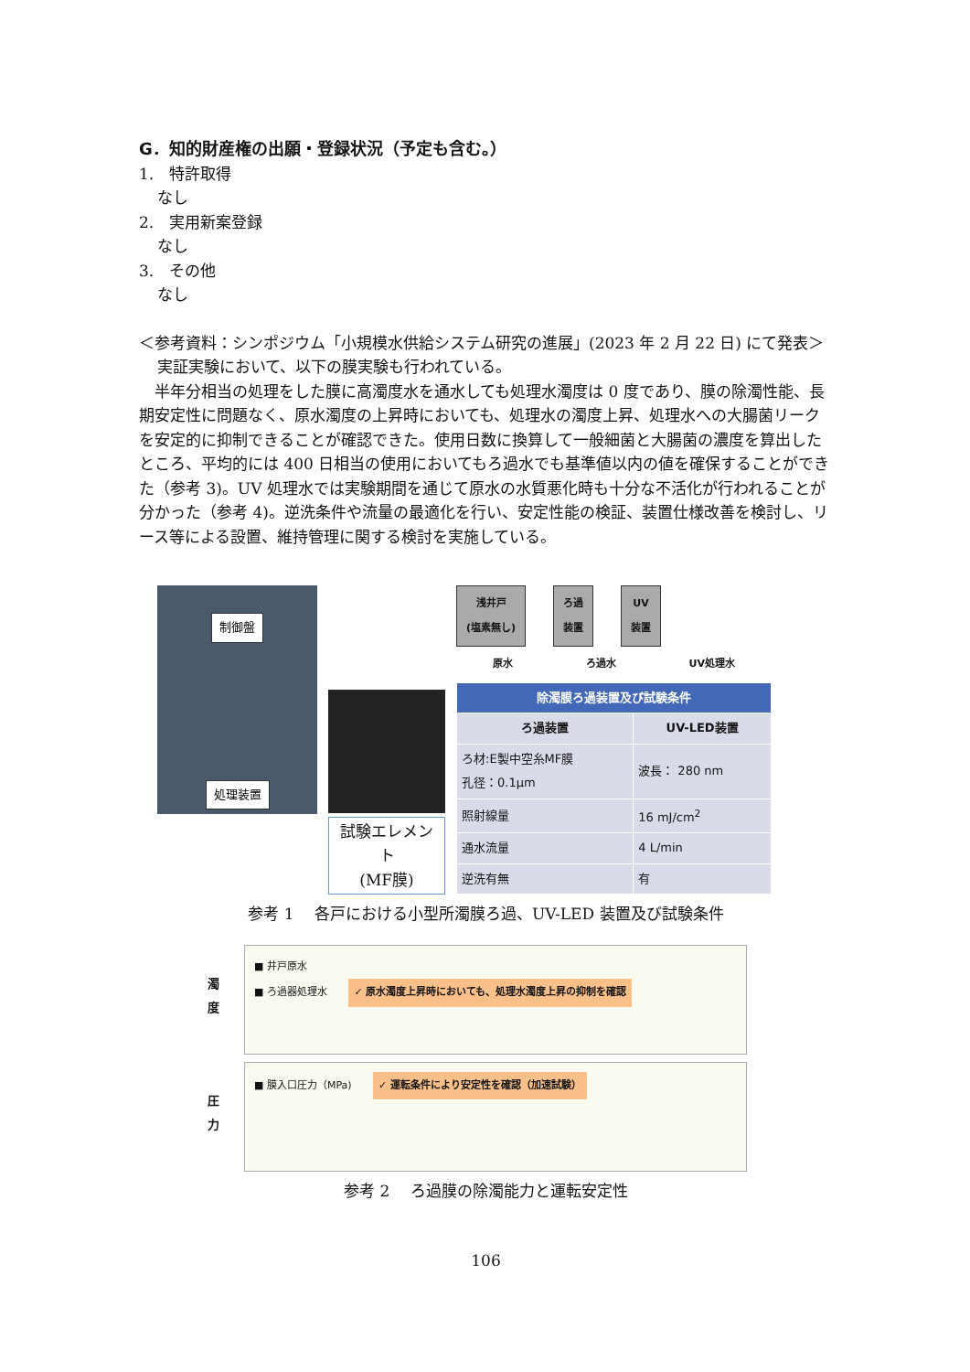G．知的財産権の出願・登録状況（予定も含む。）
1.　特許取得
なし
2.　実用新案登録
なし
3.　その他
なし
＜参考資料：シンポジウム「小規模水供給システム研究の進展」(2023 年 2 月 22 日) にて発表＞
実証実験において、以下の膜実験も行われている。
　半年分相当の処理をした膜に高濁度水を通水しても処理水濁度は 0 度であり、膜の除濁性能、長期安定性に問題なく、原水濁度の上昇時においても、処理水の濁度上昇、処理水への大腸菌リークを安定的に抑制できることが確認できた。使用日数に換算して一般細菌と大腸菌の濃度を算出したところ、平均的には 400 日相当の使用においてもろ過水でも基準値以内の値を確保することができた（参考 3)。UV 処理水では実験期間を通じて原水の水質悪化時も十分な不活化が行われることが分かった（参考 4)。逆洗条件や流量の最適化を行い、安定性能の検証、装置仕様改善を検討し、リース等による設置、維持管理に関する検討を実施している。
制御盤
処理装置
試験エレメント
(MF膜)
浅井戸
(塩素無し)
ろ過
装置
UV
装置
原水 ろ過水 UV処理水
| 除濁膜ろ過装置及び試験条件 | |
| --- | --- |
| ろ過装置 | UV-LED装置 |
| ろ材:E製中空糸MF膜 孔径：0.1μm | 波長： 280 nm |
| 照射線量 | 16 mJ/cm<sup>2</sup> |
| 通水流量 | 4 L/min |
| 逆洗有無 | 有 |
参考 1　 各戸における小型所濁膜ろ過、UV-LED 装置及び試験条件
濁
度
■ 井戸原水
■ ろ過器処理水 ✓ 原水濁度上昇時においても、処理水濁度上昇の抑制を確認
圧
力
■ 膜入口圧力（MPa) ✓ 運転条件により安定性を確認（加速試験）
参考 2　 ろ過膜の除濁能力と運転安定性
106